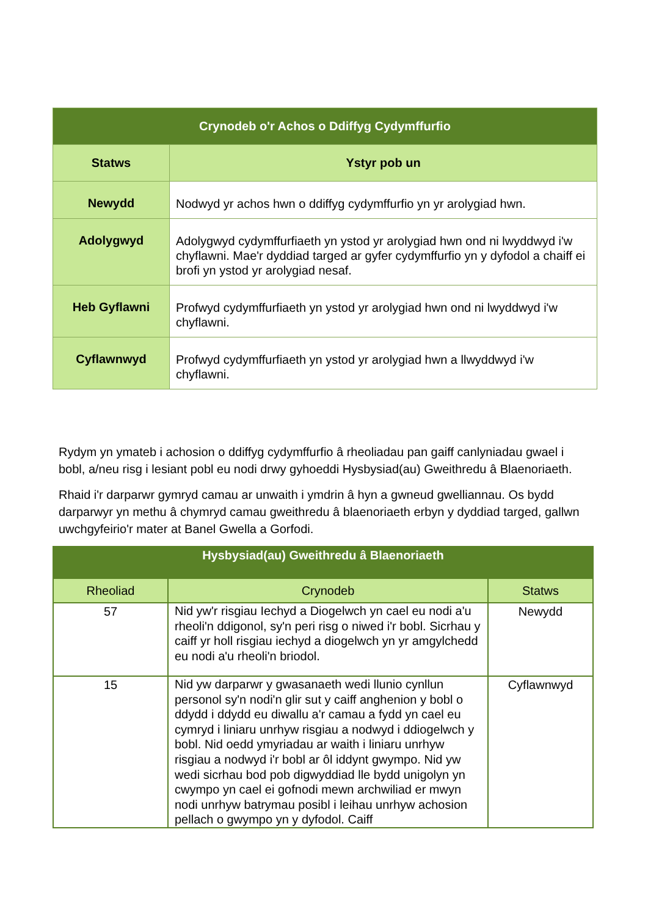| Crynodeb o'r Achos o Ddiffyg Cydymffurfio | |
| --- | --- |
| Statws | Ystyr pob un |
| Newydd | Nodwyd yr achos hwn o ddiffyg cydymffurfio yn yr arolygiad hwn. |
| Adolygwyd | Adolygwyd cydymffurfiaeth yn ystod yr arolygiad hwn ond ni lwyddwyd i'w chyflawni. Mae'r dyddiad targed ar gyfer cydymffurfio yn y dyfodol a chaiff ei brofi yn ystod yr arolygiad nesaf. |
| Heb Gyflawni | Profwyd cydymffurfiaeth yn ystod yr arolygiad hwn ond ni lwyddwyd i'w chyflawni. |
| Cyflawnwyd | Profwyd cydymffurfiaeth yn ystod yr arolygiad hwn a llwyddwyd i'w chyflawni. |
Rydym yn ymateb i achosion o ddiffyg cydymffurfio â rheoliadau pan gaiff canlyniadau gwael i bobl, a/neu risg i lesiant pobl eu nodi drwy gyhoeddi Hysbysiad(au) Gweithredu â Blaenoriaeth.
Rhaid i'r darparwr gymryd camau ar unwaith i ymdrin â hyn a gwneud gwelliannau. Os bydd darparwyr yn methu â chymryd camau gweithredu â blaenoriaeth erbyn y dyddiad targed, gallwn uwchgyfeirio'r mater at Banel Gwella a Gorfodi.
| Hysbysiad(au) Gweithredu â Blaenoriaeth | | |
| --- | --- | --- |
| Rheoliad | Crynodeb | Statws |
| 57 | Nid yw'r risgiau Iechyd a Diogelwch yn cael eu nodi a'u rheoli'n ddigonol, sy'n peri risg o niwed i'r bobl. Sicrhau y caiff yr holl risgiau iechyd a diogelwch yn yr amgylchedd eu nodi a'u rheoli'n briodol. | Newydd |
| 15 | Nid yw darparwr y gwasanaeth wedi llunio cynllun personol sy'n nodi'n glir sut y caiff anghenion y bobl o ddydd i ddydd eu diwallu a'r camau a fydd yn cael eu cymryd i liniaru unrhyw risgiau a nodwyd i ddiogelwch y bobl. Nid oedd ymyriadau ar waith i liniaru unrhyw risgiau a nodwyd i'r bobl ar ôl iddynt gwympo. Nid yw wedi sicrhau bod pob digwyddiad lle bydd unigolyn yn cwympo yn cael ei gofnodi mewn archwiliad er mwyn nodi unrhyw batrymau posibl i leihau unrhyw achosion pellach o gwympo yn y dyfodol. Caiff | Cyflawnwyd |